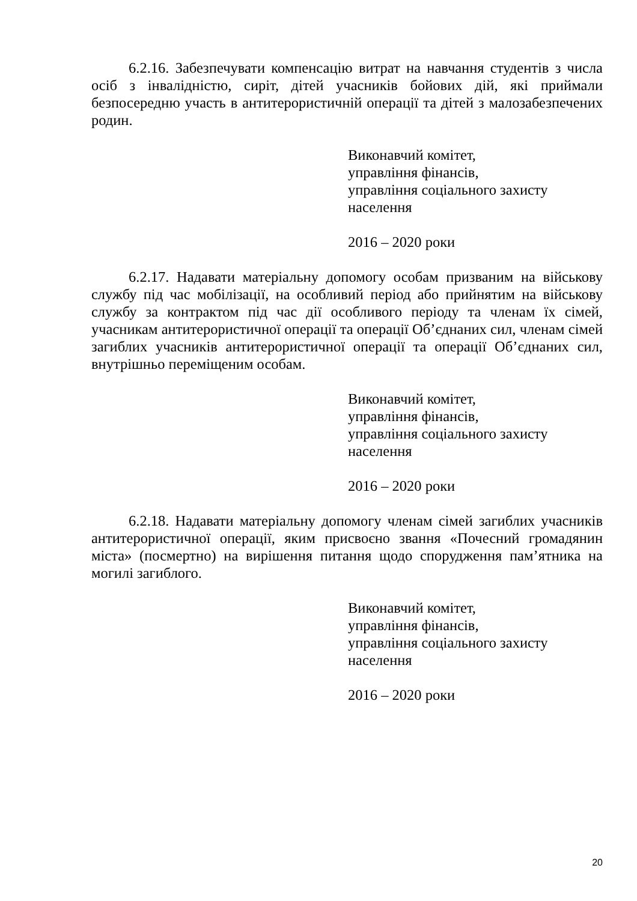6.2.16. Забезпечувати компенсацію витрат на навчання студентів з числа осіб з інвалідністю, сиріт, дітей учасників бойових дій, які приймали безпосередню участь в антитерористичній операції та дітей з малозабезпечених родин.
Виконавчий комітет,
управління фінансів,
управління соціального захисту
населення
2016 – 2020 роки
6.2.17. Надавати матеріальну допомогу особам призваним на військову службу під час мобілізації, на особливий період або прийнятим на військову службу за контрактом під час дії особливого періоду та членам їх сімей, учасникам антитерористичної операції та операції Об’єднаних сил, членам сімей загиблих учасників антитерористичної операції та операції Об’єднаних сил, внутрішньо переміщеним особам.
Виконавчий комітет,
управління фінансів,
управління соціального захисту
населення
2016 – 2020 роки
6.2.18. Надавати матеріальну допомогу членам сімей загиблих учасників антитерористичної операції, яким присвоєно звання «Почесний громадянин міста» (посмертно) на вирішення питання щодо спорудження пам’ятника на могилі загиблого.
Виконавчий комітет,
управління фінансів,
управління соціального захисту
населення
2016 – 2020 роки
20